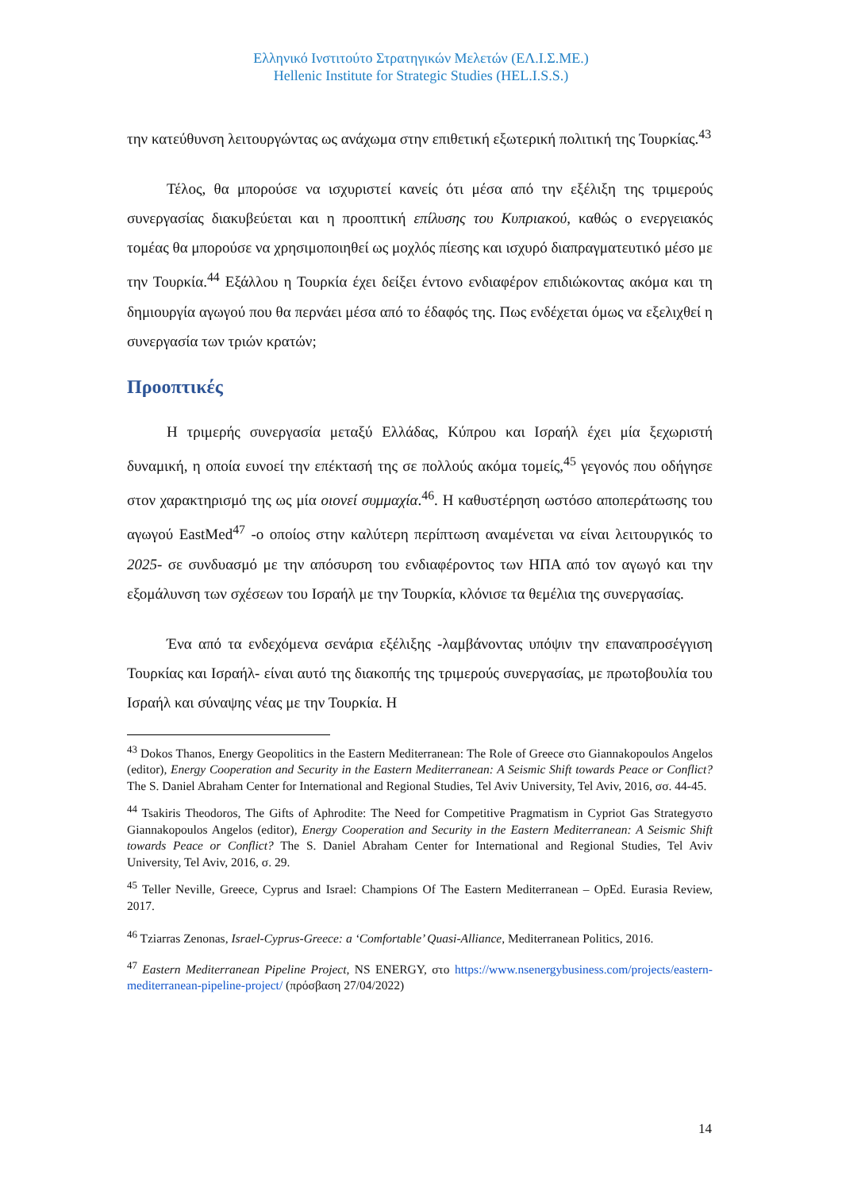Ελληνικό Ινστιτούτο Στρατηγικών Μελετών (ΕΛ.Ι.Σ.ΜΕ.)
Hellenic Institute for Strategic Studies (HEL.I.S.S.)
την κατεύθυνση λειτουργώντας ως ανάχωμα στην επιθετική εξωτερική πολιτική της Τουρκίας.<sup>43</sup>
Τέλος, θα μπορούσε να ισχυριστεί κανείς ότι μέσα από την εξέλιξη της τριμερούς συνεργασίας διακυβεύεται και η προοπτική επίλυσης του Κυπριακού, καθώς ο ενεργειακός τομέας θα μπορούσε να χρησιμοποιηθεί ως μοχλός πίεσης και ισχυρό διαπραγματευτικό μέσο με την Τουρκία.<sup>44</sup> Εξάλλου η Τουρκία έχει δείξει έντονο ενδιαφέρον επιδιώκοντας ακόμα και τη δημιουργία αγωγού που θα περνάει μέσα από το έδαφός της. Πως ενδέχεται όμως να εξελιχθεί η συνεργασία των τριών κρατών;
Προοπτικές
Η τριμερής συνεργασία μεταξύ Ελλάδας, Κύπρου και Ισραήλ έχει μία ξεχωριστή δυναμική, η οποία ευνοεί την επέκτασή της σε πολλούς ακόμα τομείς,<sup>45</sup> γεγονός που οδήγησε στον χαρακτηρισμό της ως μία οιονεί συμμαχία.<sup>46</sup>. Η καθυστέρηση ωστόσο αποπεράτωσης του αγωγού EastMed<sup>47</sup> -ο οποίος στην καλύτερη περίπτωση αναμένεται να είναι λειτουργικός το 2025- σε συνδυασμό με την απόσυρση του ενδιαφέροντος των ΗΠΑ από τον αγωγό και την εξομάλυνση των σχέσεων του Ισραήλ με την Τουρκία, κλόνισε τα θεμέλια της συνεργασίας.
Ένα από τα ενδεχόμενα σενάρια εξέλιξης -λαμβάνοντας υπόψιν την επαναπροσέγγιση Τουρκίας και Ισραήλ- είναι αυτό της διακοπής της τριμερούς συνεργασίας, με πρωτοβουλία του Ισραήλ και σύναψης νέας με την Τουρκία. Η
<sup>43</sup> Dokos Thanos, Energy Geopolitics in the Eastern Mediterranean: The Role of Greece στο Giannakopoulos Angelos (editor), Energy Cooperation and Security in the Eastern Mediterranean: A Seismic Shift towards Peace or Conflict? The S. Daniel Abraham Center for International and Regional Studies, Tel Aviv University, Tel Aviv, 2016, σσ. 44-45.
<sup>44</sup> Tsakiris Theodoros, The Gifts of Aphrodite: The Need for Competitive Pragmatism in Cypriot Gas Strategyστο Giannakopoulos Angelos (editor), Energy Cooperation and Security in the Eastern Mediterranean: A Seismic Shift towards Peace or Conflict? The S. Daniel Abraham Center for International and Regional Studies, Tel Aviv University, Tel Aviv, 2016, σ. 29.
<sup>45</sup> Teller Neville, Greece, Cyprus and Israel: Champions Of The Eastern Mediterranean – OpEd. Eurasia Review, 2017.
<sup>46</sup> Tziarras Zenonas, Israel-Cyprus-Greece: a ‘Comfortable’ Quasi-Alliance, Mediterranean Politics, 2016.
<sup>47</sup> Eastern Mediterranean Pipeline Project, NS ENERGY, στο https://www.nsenergybusiness.com/projects/eastern-mediterranean-pipeline-project/ (πρόσβαση 27/04/2022)
14